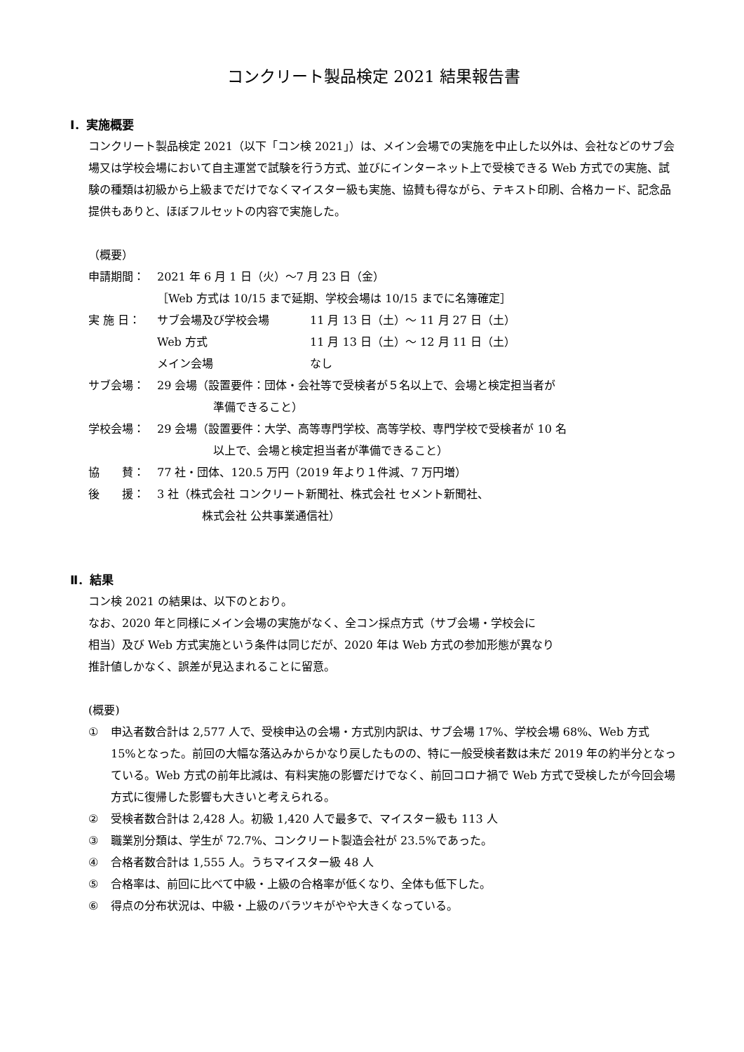コンクリート製品検定 2021 結果報告書
Ⅰ．実施概要
コンクリート製品検定 2021（以下「コン検 2021」）は、メイン会場での実施を中止した以外は、会社などのサブ会場又は学校会場において自主運営で試験を行う方式、並びにインターネット上で受検できる Web 方式での実施、試験の種類は初級から上級までだけでなくマイスター級も実施、協賛も得ながら、テキスト印刷、合格カード、記念品提供もありと、ほぼフルセットの内容で実施した。
（概要）
申請期間： 2021 年 6 月 1 日（火）～7 月 23 日（金）
［Web 方式は 10/15 まで延期、学校会場は 10/15 までに名簿確定］
実 施 日： サブ会場及び学校会場
Web 方式
メイン会場 11 月 13 日（土）～ 11 月 27 日（土）
11 月 13 日（土）～ 12 月 11 日（土）
なし
サブ会場： 29 会場（設置要件：団体・会社等で受検者が５名以上で、会場と検定担当者が
　　　　　準備できること）
学校会場： 29 会場（設置要件：大学、高等専門学校、高等学校、専門学校で受検者が 10 名
　　　　　以上で、会場と検定担当者が準備できること）
協　　賛： 77 社・団体、120.5 万円（2019 年より１件減、7 万円増）
後　　援： 3 社（株式会社 コンクリート新聞社、株式会社 セメント新聞社、
　　　　株式会社 公共事業通信社）
Ⅱ．結果
コン検 2021 の結果は、以下のとおり。
なお、2020 年と同様にメイン会場の実施がなく、全コン採点方式（サブ会場・学校会に
相当）及び Web 方式実施という条件は同じだが、2020 年は Web 方式の参加形態が異なり
推計値しかなく、誤差が見込まれることに留意。
(概要)
① 申込者数合計は 2,577 人で、受検申込の会場・方式別内訳は、サブ会場 17%、学校会場 68%、Web 方式 15%となった。前回の大幅な落込みからかなり戻したものの、特に一般受検者数は未だ 2019 年の約半分となっている。Web 方式の前年比減は、有料実施の影響だけでなく、前回コロナ禍で Web 方式で受検したが今回会場方式に復帰した影響も大きいと考えられる。
② 受検者数合計は 2,428 人。初級 1,420 人で最多で、マイスター級も 113 人
③ 職業別分類は、学生が 72.7%、コンクリート製造会社が 23.5%であった。
④ 合格者数合計は 1,555 人。うちマイスター級 48 人
⑤ 合格率は、前回に比べて中級・上級の合格率が低くなり、全体も低下した。
⑥ 得点の分布状況は、中級・上級のバラツキがやや大きくなっている。